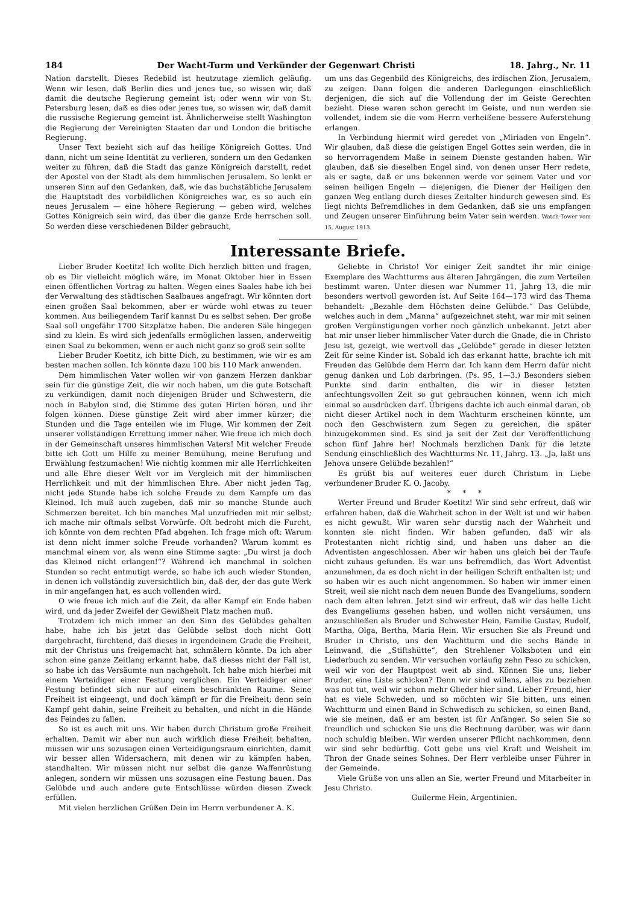184 Der Wacht-Turm und Verkünder der Gegenwart Christi 18. Jahrg., Nr. 11
Nation darstellt. Dieses Redebild ist heutzutage ziemlich geläufig. Wenn wir lesen, daß Berlin dies und jenes tue, so wissen wir, daß damit die deutsche Regierung gemeint ist; oder wenn wir von St. Petersburg lesen, daß es dies oder jenes tue, so wissen wir, daß damit die russische Regierung gemeint ist. Ähnlicherweise stellt Washington die Regierung der Vereinigten Staaten dar und London die britische Regierung.
Unser Text bezieht sich auf das heilige Königreich Gottes. Und dann, nicht um seine Identität zu verlieren, sondern um den Gedanken weiter zu führen, daß die Stadt das ganze Königreich darstellt, redet der Apostel von der Stadt als dem himmlischen Jerusalem. So lenkt er unseren Sinn auf den Gedanken, daß, wie das buchstäbliche Jerusalem die Hauptstadt des vorbildlichen Königreiches war, es so auch ein neues Jerusalem — eine höhere Regierung — geben wird, welches Gottes Königreich sein wird, das über die ganze Erde herrschen soll. So werden diese verschiedenen Bilder gebraucht,
um uns das Gegenbild des Königreichs, des irdischen Zion, Jerusalem, zu zeigen. Dann folgen die anderen Darlegungen einschließlich derjenigen, die sich auf die Vollendung der im Geiste Gerechten bezieht. Diese waren schon gerecht im Geiste, und nun werden sie vollendet, indem sie die vom Herrn verheißene bessere Auferstehung erlangen.
In Verbindung hiermit wird geredet von „Miriaden von Engeln“. Wir glauben, daß diese die geistigen Engel Gottes sein werden, die in so hervorragendem Maße in seinem Dienste gestanden haben. Wir glauben, daß sie dieselben Engel sind, von denen unser Herr redete, als er sagte, daß er uns bekennen werde vor seinem Vater und vor seinen heiligen Engeln — diejenigen, die Diener der Heiligen den ganzen Weg entlang durch dieses Zeitalter hindurch gewesen sind. Es liegt nichts Befremdliches in dem Gedanken, daß sie uns empfangen und Zeugen unserer Einführung beim Vater sein werden. Watch-Tower vom 15. August 1913.
Interessante Briefe.
Lieber Bruder Koetitz! Ich wollte Dich herzlich bitten und fragen, ob es Dir vielleicht möglich wäre, im Monat Oktober hier in Essen einen öffentlichen Vortrag zu halten. Wegen eines Saales habe ich bei der Verwaltung des städtischen Saalbaues angefragt. Wir könnten dort einen großen Saal bekommen, aber er würde wohl etwas zu teuer kommen. Aus beiliegendem Tarif kannst Du es selbst sehen. Der große Saal soll ungefähr 1700 Sitzplätze haben. Die anderen Säle hingegen sind zu klein. Es wird sich jedenfalls ermöglichen lassen, anderweitig einen Saal zu bekommen, wenn er auch nicht ganz so groß sein sollte
Lieber Bruder Koetitz, ich bitte Dich, zu bestimmen, wie wir es am besten machen sollen. Ich könnte dazu 100 bis 110 Mark anwenden.
Dem himmlischen Vater wollen wir von ganzem Herzen dankbar sein für die günstige Zeit, die wir noch haben, um die gute Botschaft zu verkündigen, damit noch diejenigen Brüder und Schwestern, die noch in Babylon sind, die Stimme des guten Hirten hören, und ihr folgen können. Diese günstige Zeit wird aber immer kürzer; die Stunden und die Tage enteilen wie im Fluge. Wir kommen der Zeit unserer vollständigen Errettung immer näher. Wie freue ich mich doch in der Gemeinschaft unseres himmlischen Vaters! Mit welcher Freude bitte ich Gott um Hilfe zu meiner Bemühung, meine Berufung und Erwählung festzumachen! Wie nichtig kommen mir alle Herrlichkeiten und alle Ehre dieser Welt vor im Vergleich mit der himmlischen Herrlichkeit und mit der himmlischen Ehre. Aber nicht jeden Tag, nicht jede Stunde habe ich solche Freude zu dem Kampfe um das Kleinod. Ich muß auch zugeben, daß mir so manche Stunde auch Schmerzen bereitet. Ich bin manches Mal unzufrieden mit mir selbst; ich mache mir oftmals selbst Vorwürfe. Oft bedroht mich die Furcht, ich könnte von dem rechten Pfad abgehen. Ich frage mich oft: Warum ist denn nicht immer solche Freude vorhanden? Warum kommt es manchmal einem vor, als wenn eine Stimme sagte: „Du wirst ja doch das Kleinod nicht erlangen!“? Während ich manchmal in solchen Stunden so recht entmutigt werde, so habe ich auch wieder Stunden, in denen ich vollständig zuversichtlich bin, daß der, der das gute Werk in mir angefangen hat, es auch vollenden wird.
O wie freue ich mich auf die Zeit, da aller Kampf ein Ende haben wird, und da jeder Zweifel der Gewißheit Platz machen muß.
Trotzdem ich mich immer an den Sinn des Gelübdes gehalten habe, habe ich bis jetzt das Gelübde selbst doch nicht Gott dargebracht, fürchtend, daß dieses in irgendeinem Grade die Freiheit, mit der Christus uns freigemacht hat, schmälern könnte. Da ich aber schon eine ganze Zeitlang erkannt habe, daß dieses nicht der Fall ist, so habe ich das Versäumte nun nachgeholt. Ich habe mich hierbei mit einem Verteidiger einer Festung verglichen. Ein Verteidiger einer Festung befindet sich nur auf einem beschränkten Raume. Seine Freiheit ist eingeengt, und doch kämpft er für die Freiheit; denn sein Kampf geht dahin, seine Freiheit zu behalten, und nicht in die Hände des Feindes zu fallen.
So ist es auch mit uns. Wir haben durch Christum große Freiheit erhalten. Damit wir aber nun auch wirklich diese Freiheit behalten, müssen wir uns sozusagen einen Verteidigungsraum einrichten, damit wir besser allen Widersachern, mit denen wir zu kämpfen haben, standhalten. Wir müssen nicht nur selbst die ganze Waffenrüstung anlegen, sondern wir müssen uns sozusagen eine Festung bauen. Das Gelübde und auch andere gute Entschlüsse würden diesen Zweck erfüllen.
Mit vielen herzlichen Grüßen Dein im Herrn verbundener A. K.
Geliebte in Christo! Vor einiger Zeit sandtet ihr mir einige Exemplare des Wachtturms aus älteren Jahrgängen, die zum Verteilen bestimmt waren. Unter diesen war Nummer 11, Jahrg 13, die mir besonders wertvoll geworden ist. Auf Seite 164—173 wird das Thema behandelt: „Bezahle dem Höchsten deine Gelübde.“ Das Gelübde, welches auch in dem „Manna“ aufgezeichnet steht, war mir mit seinen großen Vergünstigungen vorher noch gänzlich unbekannt. Jetzt aber hat mir unser lieber himmlischer Vater durch die Gnade, die in Christo Jesu ist, gezeigt, wie wertvoll das „Gelübde“ gerade in dieser letzten Zeit für seine Kinder ist. Sobald ich das erkannt hatte, brachte ich mit Freuden das Gelübde dem Herrn dar. Ich kann dem Herrn dafür nicht genug danken und Lob darbringen. (Ps. 95, 1—3.) Besonders sieben Punkte sind darin enthalten, die wir in dieser letzten anfechtungsvollen Zeit so gut gebrauchen können, wenn ich mich einmal so ausdrücken darf. Übrigens dachte ich auch einmal daran, ob nicht dieser Artikel noch in dem Wachturm erscheinen könnte, um noch den Geschwistern zum Segen zu gereichen, die später hinzugekommen sind. Es sind ja seit der Zeit der Veröffentlichung schon fünf Jahre her! Nochmals herzlichen Dank für die letzte Sendung einschließlich des Wachtturms Nr. 11, Jahrg. 13. „Ja, laßt uns Jehova unsere Gelübde bezahlen!“
Es grüßt bis auf weiteres euer durch Christum in Liebe verbundener Bruder K. O. Jacoby.
* * *
Werter Freund und Bruder Koetitz! Wir sind sehr erfreut, daß wir erfahren haben, daß die Wahrheit schon in der Welt ist und wir haben es nicht gewußt. Wir waren sehr durstig nach der Wahrheit und konnten sie nicht finden. Wir haben gefunden, daß wir als Protestanten nicht richtig sind, und haben uns daher an die Adventisten angeschlossen. Aber wir haben uns gleich bei der Taufe nicht zuhaus gefunden. Es war uns befremdlich, das Wort Adventist anzunehmen, da es doch nicht in der heiligen Schrift enthalten ist; und so haben wir es auch nicht angenommen. So haben wir immer einen Streit, weil sie nicht nach dem neuen Bunde des Evangeliums, sondern nach dem alten lehren. Jetzt sind wir erfreut, daß wir das helle Licht des Evangeliums gesehen haben, und wollen nicht versäumen, uns anzuschließen als Bruder und Schwester Hein, Familie Gustav, Rudolf, Martha, Olga, Bertha, Maria Hein. Wir ersuchen Sie als Freund und Bruder in Christo, uns den Wachtturm und die sechs Bände in Leinwand, die „Stiftshütte“, den Strehlener Volksboten und ein Liederbuch zu senden. Wir versuchen vorläufig zehn Peso zu schicken, weil wir von der Hauptpost weit ab sind. Können Sie uns, lieber Bruder, eine Liste schicken? Denn wir sind willens, alles zu beziehen was not tut, weil wir schon mehr Glieder hier sind. Lieber Freund, hier hat es viele Schweden, und so möchten wir Sie bitten, uns einen Wachtturm und einen Band in Schwedisch zu schicken, so einen Band, wie sie meinen, daß er am besten ist für Anfänger. So seien Sie so freundlich und schicken Sie uns die Rechnung darüber, was wir dann noch schuldig bleiben. Wir werden unserer Pflicht nachkommen, denn wir sind sehr bedürftig. Gott gebe uns viel Kraft und Weisheit im Thron der Gnade seines Sohnes. Der Herr verbleibe unser Führer in der Gemeinde.
Viele Grüße von uns allen an Sie, werter Freund und Mitarbeiter in Jesu Christo.
Guilerme Hein, Argentinien.